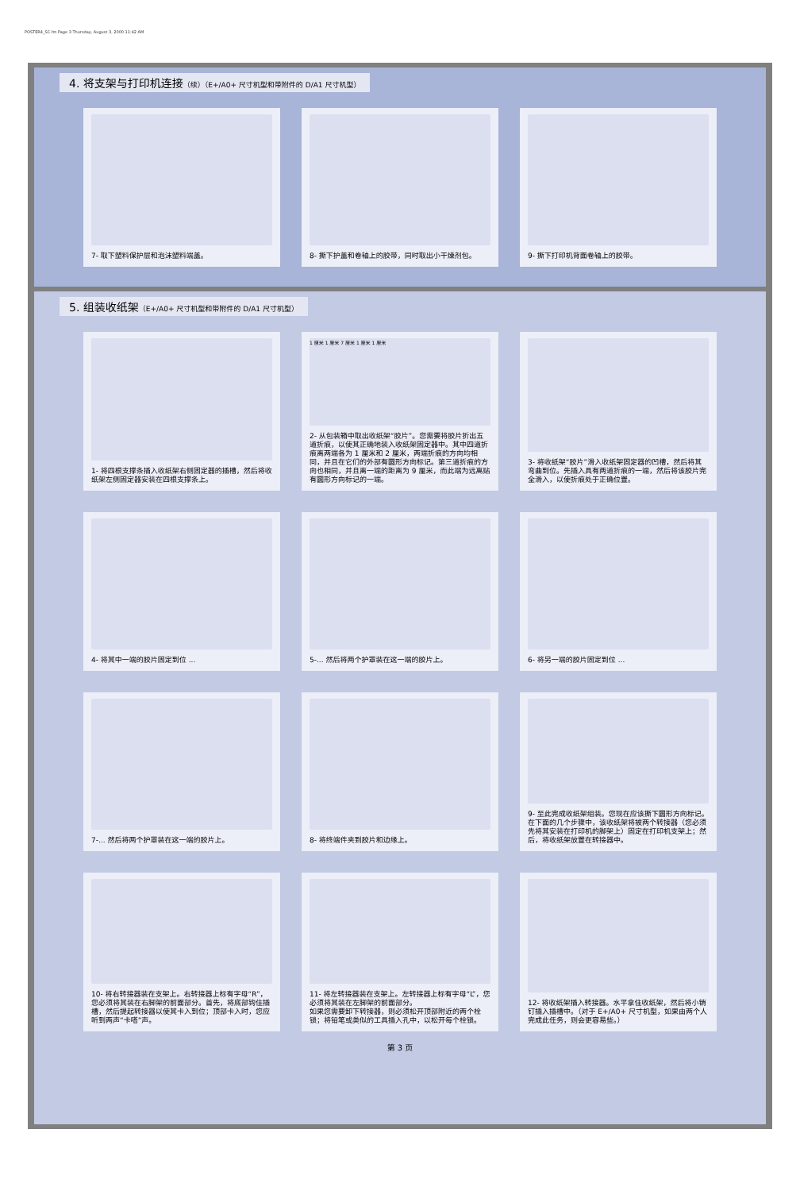POSTER4_SC.fm Page 3 Thursday, August 3, 2000 11:42 AM
4. 将支架与打印机连接（续）（E+/A0+ 尺寸机型和带附件的 D/A1 尺寸机型）
7- 取下塑料保护层和泡沫塑料端盖。
8- 撕下护盖和卷轴上的胶带，同时取出小干燥剂包。
9- 撕下打印机背面卷轴上的胶带。
5. 组装收纸架（E+/A0+ 尺寸机型和带附件的 D/A1 尺寸机型）
1- 将四根支撑条插入收纸架右侧固定器的插槽，然后将收纸架左侧固定器安装在四根支撑条上。
1 厘米 1 厘米 7 厘米 1 厘米 1 厘米
2- 从包装箱中取出收纸架“胶片”。您需要将胶片折出五道折痕，以使其正确地装入收纸架固定器中。其中四道折痕离两端各为 1 厘米和 2 厘米，两端折痕的方向均相同，并且在它们的外部有圆形方向标记。第三道折痕的方向也相同，并且离一端的距离为 9 厘米，而此端为远离贴有圆形方向标记的一端。
3- 将收纸架“胶片”滑入收纸架固定器的凹槽，然后将其弯曲到位。先插入具有两道折痕的一端，然后将该胶片完全滑入，以使折痕处于正确位置。
4- 将其中一端的胶片固定到位 ...
5-... 然后将两个护罩装在这一端的胶片上。
6- 将另一端的胶片固定到位 ...
7-... 然后将两个护罩装在这一端的胶片上。
8- 将终端件夹到胶片和边缘上。
9- 至此完成收纸架组装。您现在应该撕下圆形方向标记。
在下面的几个步骤中，该收纸架将被两个转接器（您必须先将其安装在打印机的脚架上）固定在打印机支架上；然后，将收纸架放置在转接器中。
10- 将右转接器装在支架上。右转接器上标有字母“R”，您必须将其装在右脚架的前面部分。首先，将底部钩住插槽，然后提起转接器以使其卡入到位；顶部卡入时，您应听到两声“卡嗒”声。
11- 将左转接器装在支架上。左转接器上标有字母“L”，您必须将其装在左脚架的前面部分。
如果您需要卸下转接器，则必须松开顶部附近的两个栓锁；将铅笔或类似的工具插入孔中，以松开每个栓锁。
12- 将收纸架插入转接器。水平拿住收纸架，然后将小销钉插入插槽中。（对于 E+/A0+ 尺寸机型，如果由两个人完成此任务，则会更容易些。）
第 3 页